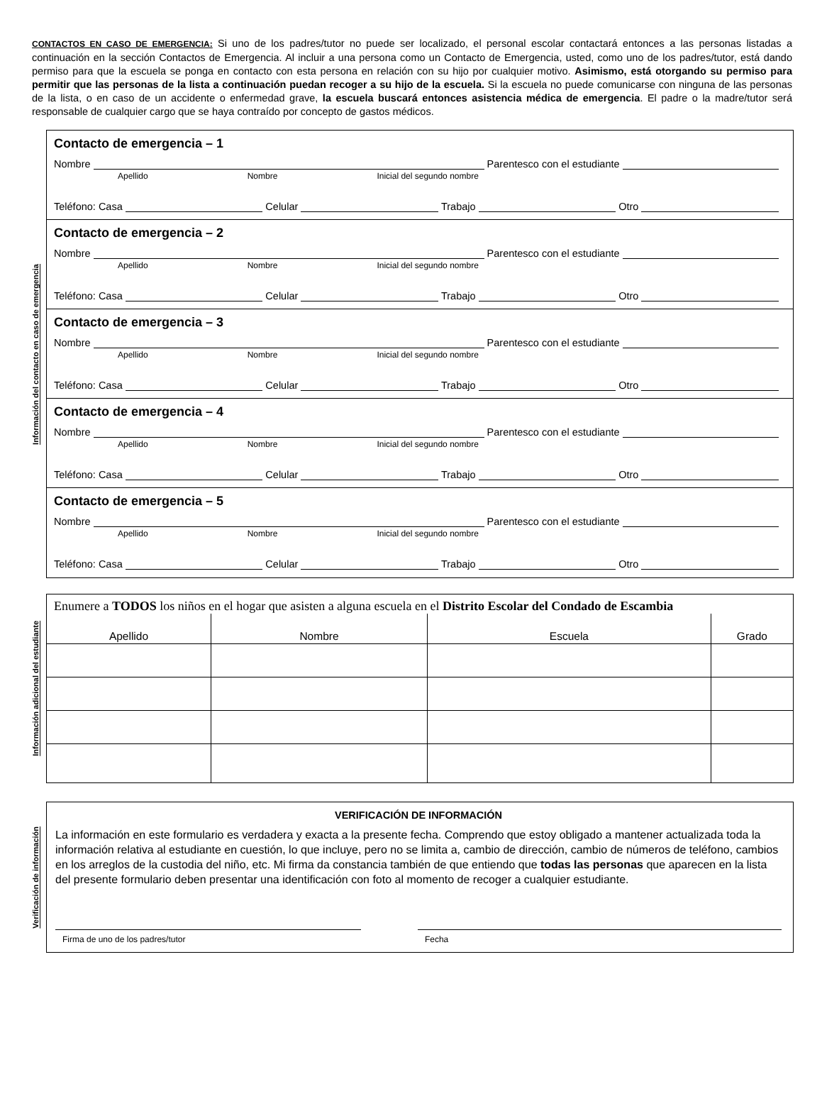CONTACTOS EN CASO DE EMERGENCIA: Si uno de los padres/tutor no puede ser localizado, el personal escolar contactará entonces a las personas listadas a continuación en la sección Contactos de Emergencia. Al incluir a una persona como un Contacto de Emergencia, usted, como uno de los padres/tutor, está dando permiso para que la escuela se ponga en contacto con esta persona en relación con su hijo por cualquier motivo. Asimismo, está otorgando su permiso para permitir que las personas de la lista a continuación puedan recoger a su hijo de la escuela. Si la escuela no puede comunicarse con ninguna de las personas de la lista, o en caso de un accidente o enfermedad grave, la escuela buscará entonces asistencia médica de emergencia. El padre o la madre/tutor será responsable de cualquier cargo que se haya contraído por concepto de gastos médicos.
Información del contacto en caso de emergencia
Contacto de emergencia – 1
Nombre
Parentesco con el estudiante
Apellido Nombre Inicial del segundo nombre
Teléfono: Casa
Celular
Trabajo
Otro
Contacto de emergencia – 2
Nombre
Parentesco con el estudiante
Apellido Nombre Inicial del segundo nombre
Teléfono: Casa
Celular
Trabajo
Otro
Contacto de emergencia – 3
Nombre
Parentesco con el estudiante
Apellido Nombre Inicial del segundo nombre
Teléfono: Casa
Celular
Trabajo
Otro
Contacto de emergencia – 4
Nombre
Parentesco con el estudiante
Apellido Nombre Inicial del segundo nombre
Teléfono: Casa
Celular
Trabajo
Otro
Contacto de emergencia – 5
Nombre
Parentesco con el estudiante
Apellido Nombre Inicial del segundo nombre
Teléfono: Casa
Celular
Trabajo
Otro
Información adicional del estudiante
Enumere a TODOS los niños en el hogar que asisten a alguna escuela en el Distrito Escolar del Condado de Escambia
| Apellido | Nombre | Escuela | Grado |
| --- | --- | --- | --- |
Verificación de información
VERIFICACIÓN DE INFORMACIÓN
La información en este formulario es verdadera y exacta a la presente fecha. Comprendo que estoy obligado a mantener actualizada toda la información relativa al estudiante en cuestión, lo que incluye, pero no se limita a, cambio de dirección, cambio de números de teléfono, cambios en los arreglos de la custodia del niño, etc. Mi firma da constancia también de que entiendo que todas las personas que aparecen en la lista del presente formulario deben presentar una identificación con foto al momento de recoger a cualquier estudiante.
Firma de uno de los padres/tutor
Fecha